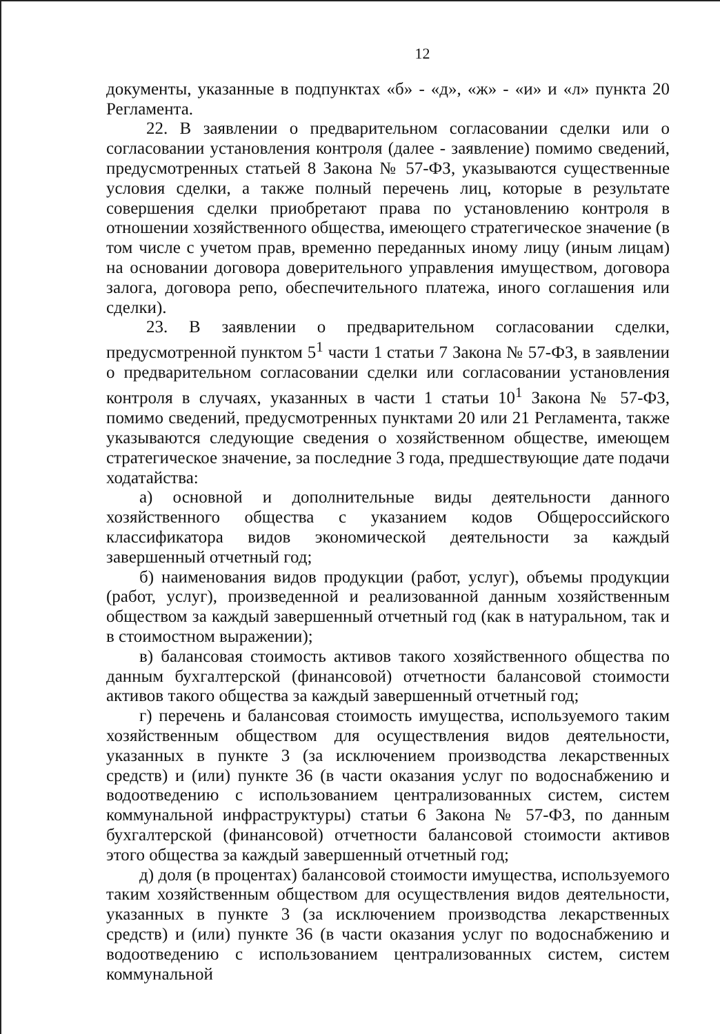12
документы, указанные в подпунктах «б» - «д», «ж» - «и» и «л» пункта 20 Регламента.
22. В заявлении о предварительном согласовании сделки или о согласовании установления контроля (далее - заявление) помимо сведений, предусмотренных статьей 8 Закона № 57-ФЗ, указываются существенные условия сделки, а также полный перечень лиц, которые в результате совершения сделки приобретают права по установлению контроля в отношении хозяйственного общества, имеющего стратегическое значение (в том числе с учетом прав, временно переданных иному лицу (иным лицам) на основании договора доверительного управления имуществом, договора залога, договора репо, обеспечительного платежа, иного соглашения или сделки).
23. В заявлении о предварительном согласовании сделки, предусмотренной пунктом 5<sup>1</sup> части 1 статьи 7 Закона № 57-ФЗ, в заявлении о предварительном согласовании сделки или согласовании установления контроля в случаях, указанных в части 1 статьи 10<sup>1</sup> Закона № 57-ФЗ, помимо сведений, предусмотренных пунктами 20 или 21 Регламента, также указываются следующие сведения о хозяйственном обществе, имеющем стратегическое значение, за последние 3 года, предшествующие дате подачи ходатайства:
а) основной и дополнительные виды деятельности данного хозяйственного общества с указанием кодов Общероссийского классификатора видов экономической деятельности за каждый завершенный отчетный год;
б) наименования видов продукции (работ, услуг), объемы продукции (работ, услуг), произведенной и реализованной данным хозяйственным обществом за каждый завершенный отчетный год (как в натуральном, так и в стоимостном выражении);
в) балансовая стоимость активов такого хозяйственного общества по данным бухгалтерской (финансовой) отчетности балансовой стоимости активов такого общества за каждый завершенный отчетный год;
г) перечень и балансовая стоимость имущества, используемого таким хозяйственным обществом для осуществления видов деятельности, указанных в пункте 3 (за исключением производства лекарственных средств) и (или) пункте 36 (в части оказания услуг по водоснабжению и водоотведению с использованием централизованных систем, систем коммунальной инфраструктуры) статьи 6 Закона № 57-ФЗ, по данным бухгалтерской (финансовой) отчетности балансовой стоимости активов этого общества за каждый завершенный отчетный год;
д) доля (в процентах) балансовой стоимости имущества, используемого таким хозяйственным обществом для осуществления видов деятельности, указанных в пункте 3 (за исключением производства лекарственных средств) и (или) пункте 36 (в части оказания услуг по водоснабжению и водоотведению с использованием централизованных систем, систем коммунальной